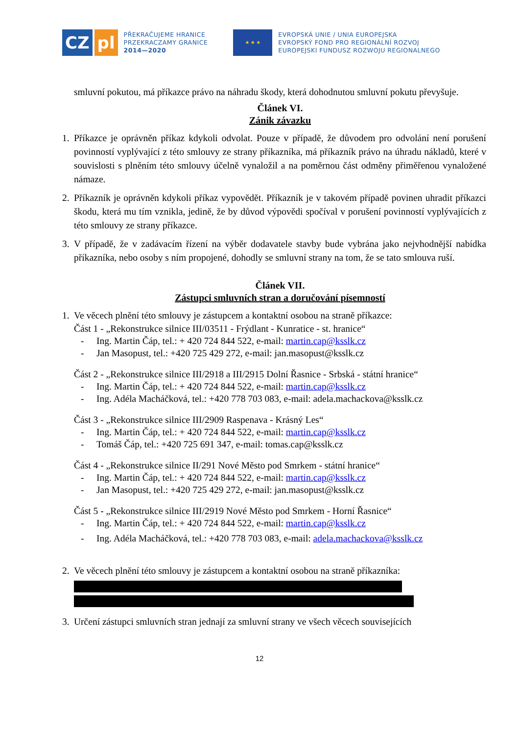CZ pl
PŘEKRAČUJEME HRANICE
PRZEKRACZAMY GRANICE
2014—2020
★ ★ ★
EVROPSKÁ UNIE / UNIA EUROPEJSKA
EVROPSKÝ FOND PRO REGIONÁLNÍ ROZVOJ
EUROPEJSKI FUNDUSZ ROZWOJU REGIONALNEGO
smluvní pokutou, má příkazce právo na náhradu škody, která dohodnutou smluvní pokutu převyšuje.
Článek VI.
Zánik závazku
1. Příkazce je oprávněn příkaz kdykoli odvolat. Pouze v případě, že důvodem pro odvolání není porušení povinností vyplývající z této smlouvy ze strany příkazníka, má příkazník právo na úhradu nákladů, které v souvislosti s plněním této smlouvy účelně vynaložil a na poměrnou část odměny přiměřenou vynaložené námaze.
2. Příkazník je oprávněn kdykoli příkaz vypovědět. Příkazník je v takovém případě povinen uhradit příkazci škodu, která mu tím vznikla, jedině, že by důvod výpovědi spočíval v porušení povinností vyplývajících z této smlouvy ze strany příkazce.
3. V případě, že v zadávacím řízení na výběr dodavatele stavby bude vybrána jako nejvhodnější nabídka příkazníka, nebo osoby s ním propojené, dohodly se smluvní strany na tom, že se tato smlouva ruší.
Článek VII.
Zástupci smluvních stran a doručování písemností
1. Ve věcech plnění této smlouvy je zástupcem a kontaktní osobou na straně příkazce:
Část 1 - „Rekonstrukce silnice III/03511 - Frýdlant - Kunratice - st. hranice“
- Ing. Martin Čáp, tel.: + 420 724 844 522, e-mail: martin.cap@ksslk.cz
- Jan Masopust, tel.: +420 725 429 272, e-mail: jan.masopust@ksslk.cz
Část 2 - „Rekonstrukce silnice III/2918 a III/2915 Dolní Řasnice - Srbská - státní hranice“
- Ing. Martin Čáp, tel.: + 420 724 844 522, e-mail: martin.cap@ksslk.cz
- Ing. Adéla Macháčková, tel.: +420 778 703 083, e-mail: adela.machackova@ksslk.cz
Část 3 - „Rekonstrukce silnice III/2909 Raspenava - Krásný Les“
- Ing. Martin Čáp, tel.: + 420 724 844 522, e-mail: martin.cap@ksslk.cz
- Tomáš Čáp, tel.: +420 725 691 347, e-mail: tomas.cap@ksslk.cz
Část 4 - „Rekonstrukce silnice II/291 Nové Město pod Smrkem - státní hranice“
- Ing. Martin Čáp, tel.: + 420 724 844 522, e-mail: martin.cap@ksslk.cz
- Jan Masopust, tel.: +420 725 429 272, e-mail: jan.masopust@ksslk.cz
Část 5 - „Rekonstrukce silnice III/2919 Nové Město pod Smrkem - Horní Řasnice“
- Ing. Martin Čáp, tel.: + 420 724 844 522, e-mail: martin.cap@ksslk.cz
- Ing. Adéla Macháčková, tel.: +420 778 703 083, e-mail: adela.machackova@ksslk.cz
2. Ve věcech plnění této smlouvy je zástupcem a kontaktní osobou na straně příkazníka:
3. Určení zástupci smluvních stran jednají za smluvní strany ve všech věcech souvisejících
12